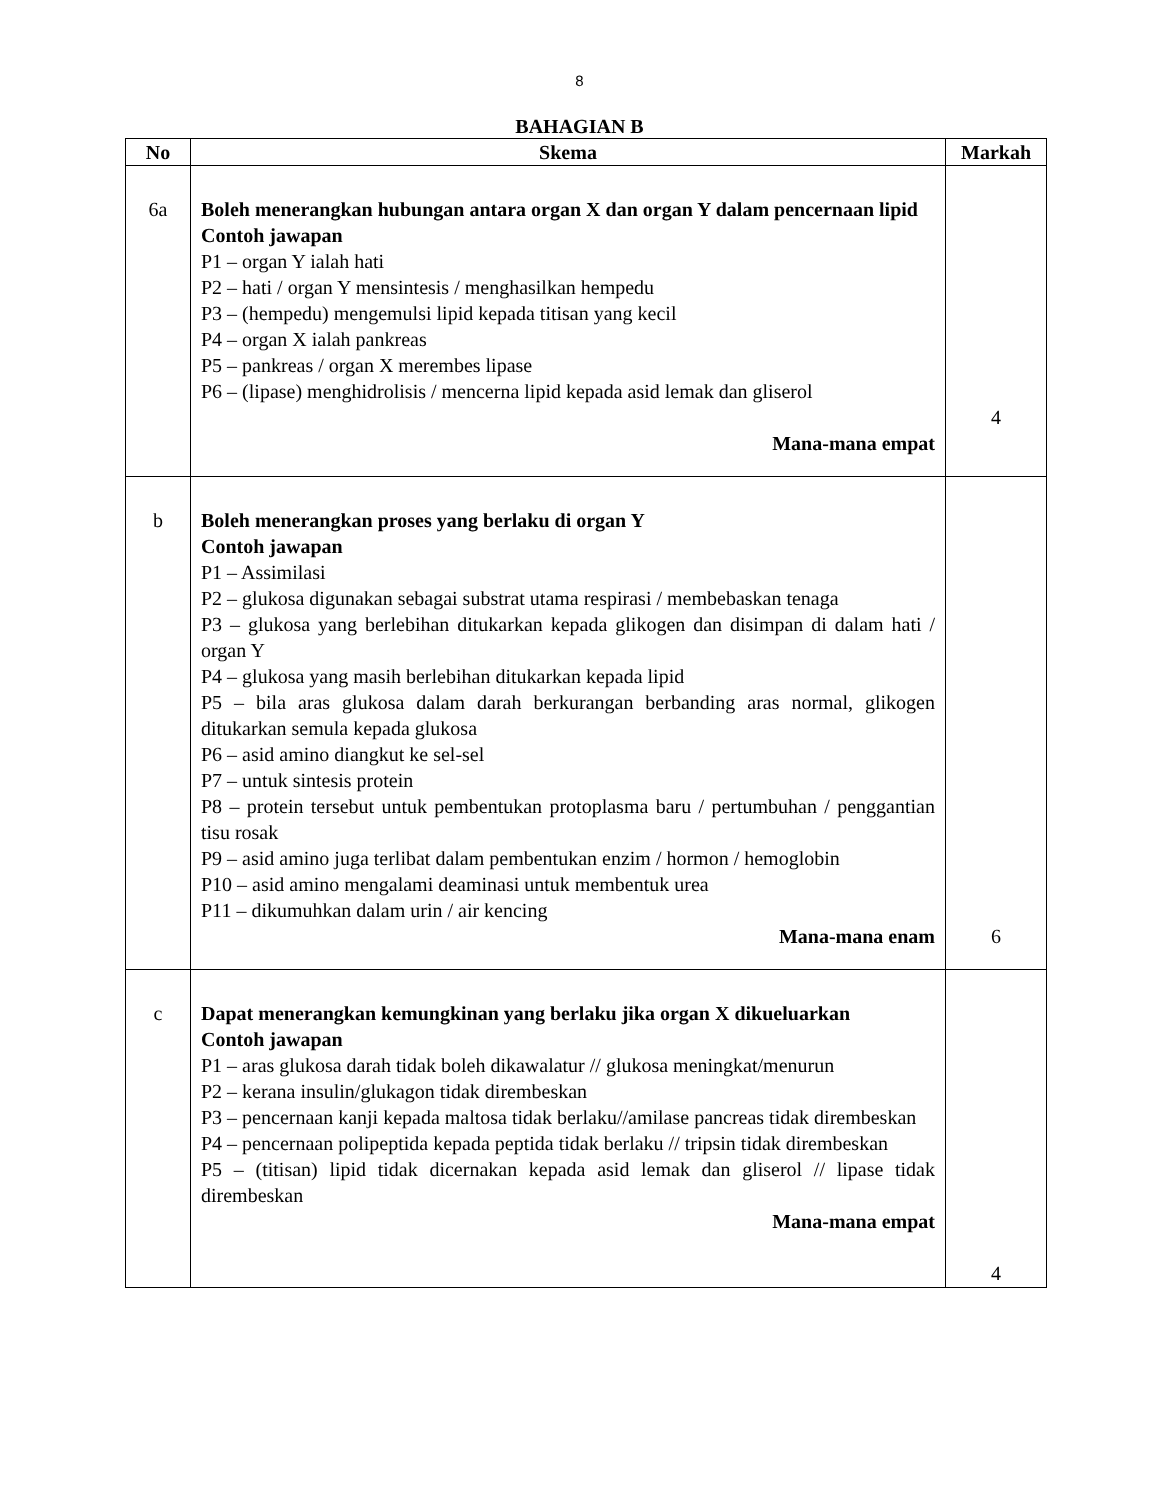8
BAHAGIAN B
| No | Skema | Markah |
| --- | --- | --- |
| 6a | Boleh menerangkan hubungan antara organ X dan organ Y dalam pencernaan lipid Contoh jawapan P1 – organ Y ialah hati P2 – hati / organ Y mensintesis / menghasilkan hempedu P3 – (hempedu) mengemulsi lipid kepada titisan yang kecil P4 – organ X ialah pankreas P5 – pankreas / organ X merembes lipase P6 – (lipase) menghidrolisis / mencerna lipid kepada asid lemak dan gliserol Mana-mana empat | 4 |
| b | Boleh menerangkan proses yang berlaku di organ Y Contoh jawapan P1 – Assimilasi P2 – glukosa digunakan sebagai substrat utama respirasi / membebaskan tenaga P3 – glukosa yang berlebihan ditukarkan kepada glikogen dan disimpan di dalam hati / organ Y P4 – glukosa yang masih berlebihan ditukarkan kepada lipid P5 – bila aras glukosa dalam darah berkurangan berbanding aras normal, glikogen ditukarkan semula kepada glukosa P6 – asid amino diangkut ke sel-sel P7 – untuk sintesis protein P8 – protein tersebut untuk pembentukan protoplasma baru / pertumbuhan / penggantian tisu rosak P9 – asid amino juga terlibat dalam pembentukan enzim / hormon / hemoglobin P10 – asid amino mengalami deaminasi untuk membentuk urea P11 – dikumuhkan dalam urin / air kencing Mana-mana enam | 6 |
| c | Dapat menerangkan kemungkinan yang berlaku jika organ X dikueluarkan Contoh jawapan P1 – aras glukosa darah tidak boleh dikawalatur // glukosa meningkat/menurun P2 – kerana insulin/glukagon tidak dirembeskan P3 – pencernaan kanji kepada maltosa tidak berlaku//amilase pancreas tidak dirembeskan P4 – pencernaan polipeptida kepada peptida tidak berlaku // tripsin tidak dirembeskan P5 – (titisan) lipid tidak dicernakan kepada asid lemak dan gliserol // lipase tidak dirembeskan Mana-mana empat | 4 |